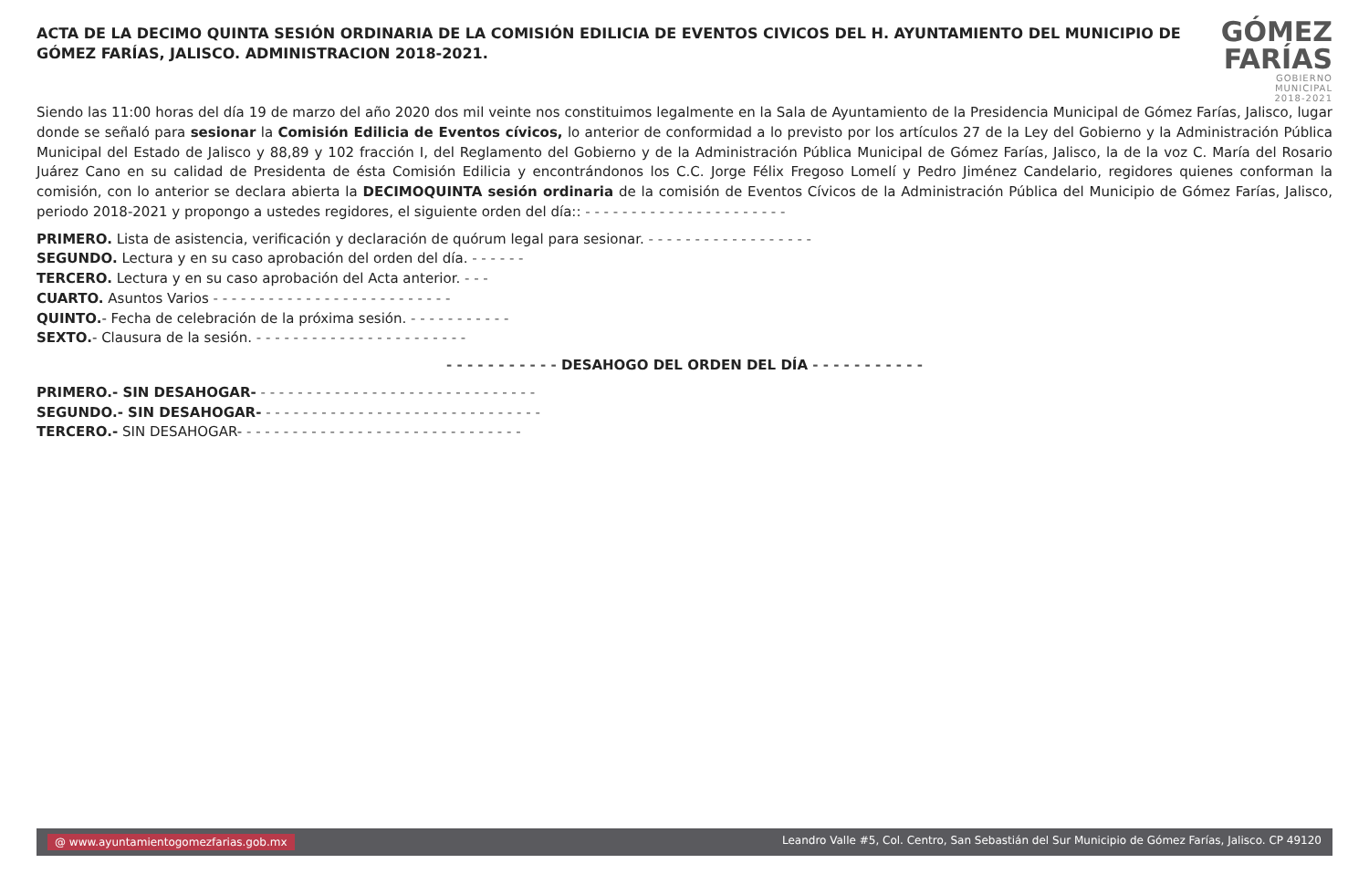ACTA DE LA DECIMO QUINTA SESIÓN ORDINARIA DE LA COMISIÓN EDILICIA DE EVENTOS CIVICOS DEL H. AYUNTAMIENTO DEL MUNICIPIO DE GÓMEZ FARÍAS, JALISCO. ADMINISTRACION 2018-2021.
GÓMEZ
FARÍAS
GOBIERNO MUNICIPAL
2018-2021
Siendo las 11:00 horas del día 19 de marzo del año 2020 dos mil veinte nos constituimos legalmente en la Sala de Ayuntamiento de la Presidencia Municipal de Gómez Farías, Jalisco, lugar donde se señaló para sesionar la Comisión Edilicia de Eventos cívicos, lo anterior de conformidad a lo previsto por los artículos 27 de la Ley del Gobierno y la Administración Pública Municipal del Estado de Jalisco y 88,89 y 102 fracción I, del Reglamento del Gobierno y de la Administración Pública Municipal de Gómez Farías, Jalisco, la de la voz C. María del Rosario Juárez Cano en su calidad de Presidenta de ésta Comisión Edilicia y encontrándonos los C.C. Jorge Félix Fregoso Lomelí y Pedro Jiménez Candelario, regidores quienes conforman la comisión, con lo anterior se declara abierta la DECIMOQUINTA sesión ordinaria de la comisión de Eventos Cívicos de la Administración Pública del Municipio de Gómez Farías, Jalisco, periodo 2018-2021 y propongo a ustedes regidores, el siguiente orden del día:: - - - - - - - - - - - - - - - - - - - - - -
PRIMERO. Lista de asistencia, verificación y declaración de quórum legal para sesionar. - - - - - - - - - - - - - - - - - -
SEGUNDO. Lectura y en su caso aprobación del orden del día. - - - - - -
TERCERO. Lectura y en su caso aprobación del Acta anterior. - - -
CUARTO. Asuntos Varios - - - - - - - - - - - - - - - - - - - - - - - - - -
QUINTO.- Fecha de celebración de la próxima sesión. - - - - - - - - - - -
SEXTO.- Clausura de la sesión. - - - - - - - - - - - - - - - - - - - - - - -
- - - - - - - - - - - DESAHOGO DEL ORDEN DEL DÍA - - - - - - - - - - -
PRIMERO.- SIN DESAHOGAR- - - - - - - - - - - - - - - - - - - - - - - - - - - - - - -
SEGUNDO.- SIN DESAHOGAR- - - - - - - - - - - - - - - - - - - - - - - - - - - - - - -
TERCERO.- SIN DESAHOGAR- - - - - - - - - - - - - - - - - - - - - - - - - - - - - - -
@ www.ayuntamientogomezfarias.gob.mx Leandro Valle #5, Col. Centro, San Sebastián del Sur Municipio de Gómez Farías, Jalisco. CP 49120